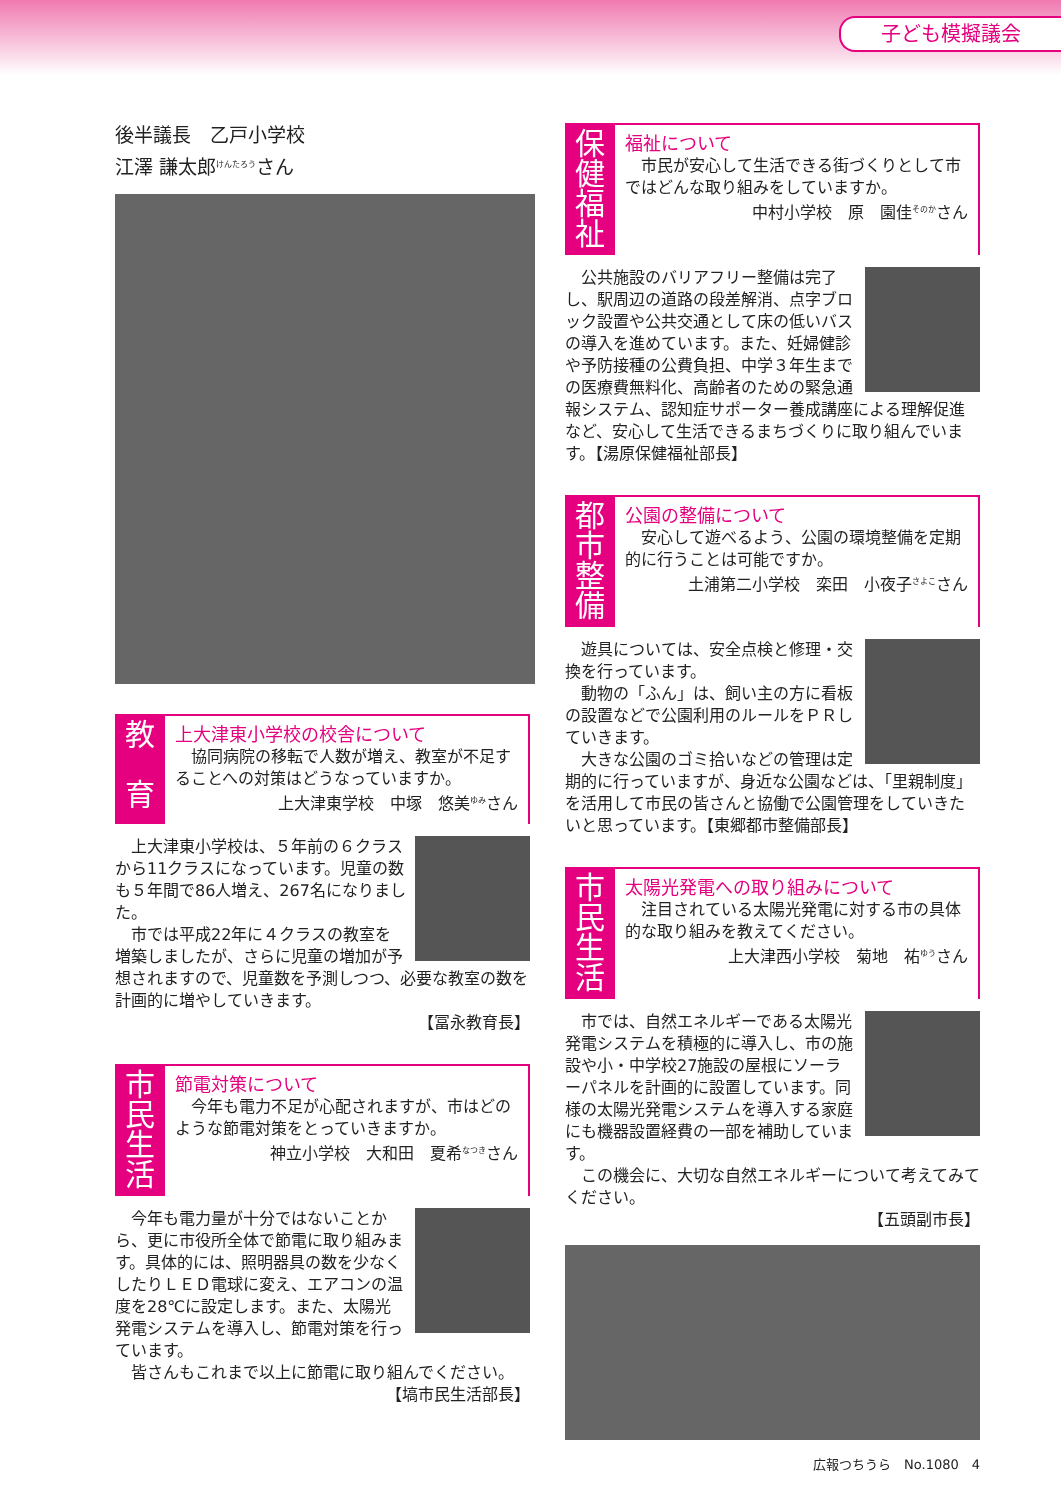子ども模擬議会
後半議長　乙戸小学校
江澤 謙太郎<sup>けんたろう</sup>さん
教
育
上大津東小学校の校舎について
　協同病院の移転で人数が増え、教室が不足することへの対策はどうなっていますか。
上大津東学校　中塚　悠美<sup>ゆみ</sup>さん
　上大津東小学校は、５年前の６クラスから11クラスになっています。児童の数も５年間で86人増え、267名になりました。
　市では平成22年に４クラスの教室を増築しましたが、さらに児童の増加が予想されますので、児童数を予測しつつ、必要な教室の数を計画的に増やしていきます。
【冨永教育長】
市民生活
節電対策について
　今年も電力不足が心配されますが、市はどのような節電対策をとっていきますか。
神立小学校　大和田　夏希<sup>なつき</sup>さん
　今年も電力量が十分ではないことから、更に市役所全体で節電に取り組みます。具体的には、照明器具の数を少なくしたりＬＥＤ電球に変え、エアコンの温度を28℃に設定します。また、太陽光発電システムを導入し、節電対策を行っています。
　皆さんもこれまで以上に節電に取り組んでください。
【塙市民生活部長】
保健福祉
福祉について
　市民が安心して生活できる街づくりとして市ではどんな取り組みをしていますか。
中村小学校　原　園佳<sup>そのか</sup>さん
　公共施設のバリアフリー整備は完了し、駅周辺の道路の段差解消、点字ブロック設置や公共交通として床の低いバスの導入を進めています。また、妊婦健診や予防接種の公費負担、中学３年生までの医療費無料化、高齢者のための緊急通報システム、認知症サポーター養成講座による理解促進など、安心して生活できるまちづくりに取り組んでいます。【湯原保健福祉部長】
都市整備
公園の整備について
　安心して遊べるよう、公園の環境整備を定期的に行うことは可能ですか。
土浦第二小学校　栾田　小夜子<sup>さよこ</sup>さん
　遊具については、安全点検と修理・交換を行っています。
　動物の「ふん」は、飼い主の方に看板の設置などで公園利用のルールをＰＲしていきます。
　大きな公園のゴミ拾いなどの管理は定期的に行っていますが、身近な公園などは、「里親制度」を活用して市民の皆さんと協働で公園管理をしていきたいと思っています。【東郷都市整備部長】
市民生活
太陽光発電への取り組みについて
　注目されている太陽光発電に対する市の具体的な取り組みを教えてください。
上大津西小学校　菊地　祐<sup>ゆう</sup>さん
　市では、自然エネルギーである太陽光発電システムを積極的に導入し、市の施設や小・中学校27施設の屋根にソーラーパネルを計画的に設置しています。同様の太陽光発電システムを導入する家庭にも機器設置経費の一部を補助しています。
　この機会に、大切な自然エネルギーについて考えてみてください。
【五頭副市長】
広報つちうら　No.1080　4